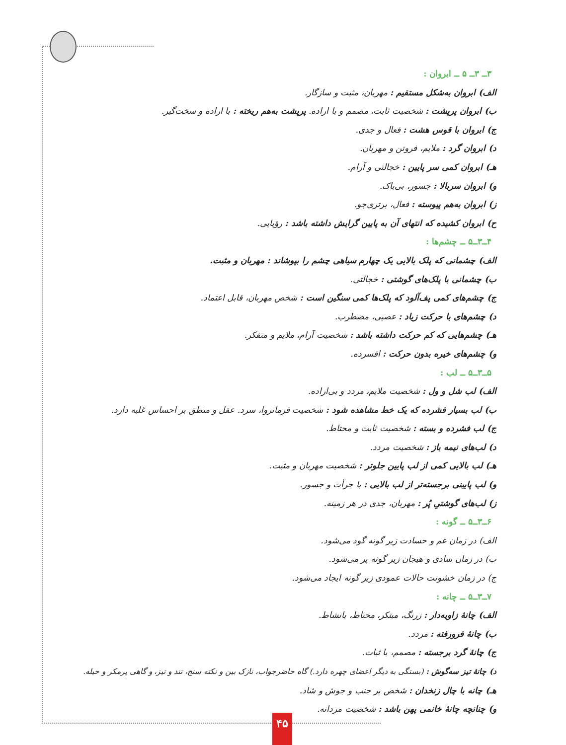۳ــ ۳ــ ۵ ــ ابروان :
الف) ابروان به‌شکل مستقیم : مهربان، مثبت و سازگار.
ب) ابروان پرپشت : شخصیت ثابت، مصمم و با اراده. پرپشت به‌هم ریخته : با اراده و سخت‌گیر.
ج) ابروان با قوس هشت : فعال و جدی.
د) ابروان گرد : ملایم، فروتن و مهربان.
هـ) ابروان کمی سر پایین : خجالتی و آرام.
و) ابروان سربالا : جسور، بی‌باک.
ز) ابروان به‌هم پیوسته : فعال، برتری‌جو.
ح) ابروان کشیده که انتهای آن به پایین گرایش داشته باشد : رؤیایی.
۴ــ۳ــ۵ ــ چشم‌ها :
الف) چشمانی که پلک بالایی یک چهارم سیاهی چشم را بپوشاند : مهربان و مثبت.
ب) چشمانی با پلک‌های گوشتی : خجالتی.
ج) چشم‌های کمی پف‌آلود که پلک‌ها کمی سنگین است : شخص مهربان، قابل اعتماد.
د) چشم‌های با حرکت زیاد : عصبی، مضطرب.
هـ) چشم‌هایی که کم حرکت داشته باشد : شخصیت آرام، ملایم و متفکر.
و) چشم‌های خیره بدون حرکت : افسرده.
۵ــ۳ــ۵ ــ لب :
الف) لب شل و ول : شخصیت ملایم، مردد و بی‌اراده.
ب) لب بسیار فشرده که یک خط مشاهده شود : شخصیت فرمانروا، سرد. عقل و منطق بر احساس غلبه دارد.
ج) لب فشرده و بسته : شخصیت ثابت و محتاط.
د) لب‌های نیمه باز : شخصیت مردد.
هـ) لب بالایی کمی از لب پایین جلوتر : شخصیت مهربان و مثبت.
و) لب پایینی برجسته‌تر از لب بالایی : با جرأت و جسور.
ز) لب‌های گوشتیِ پُر : مهربان، جدی در هر زمینه.
۶ــ۳ــ۵ ــ گونه :
الف) در زمان غم و حسادت زیر گونه گود می‌شود.
ب) در زمان شادی و هیجان زیر گونه پر می‌شود.
ج) در زمان خشونت حالات عمودی زیر گونه ایجاد می‌شود.
۷ــ۳ــ۵ ــ چانه :
الف) چانهٔ زاویه‌دار : زرنگ، مبتکر، محتاط، بانشاط.
ب) چانهٔ فرورفته : مردد.
ج) چانهٔ گرد برجسته : مصمم، با ثبات.
د) چانهٔ تیز سه‌گوش : (بستگی به دیگر اعضای چهره دارد.) گاه حاضرجواب، نازک بین و نکته سنج، تند و تیز، و گاهی پرمکر و حیله.
هـ) چانه با چال زنخدان : شخص پر جنب و جوش و شاد.
و) چنانچه چانهٔ خانمی پهن باشد : شخصیت مردانه.
۴۵